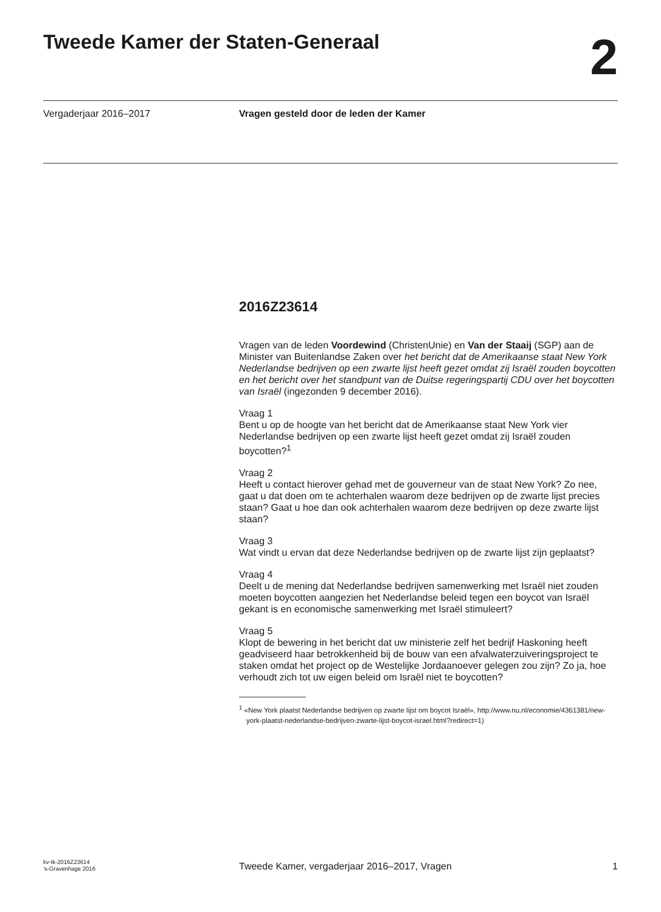Tweede Kamer der Staten-Generaal
2
Vergaderjaar 2016–2017 Vragen gesteld door de leden der Kamer
2016Z23614
Vragen van de leden Voordewind (ChristenUnie) en Van der Staaij (SGP) aan de Minister van Buitenlandse Zaken over het bericht dat de Amerikaanse staat New York Nederlandse bedrijven op een zwarte lijst heeft gezet omdat zij Israël zouden boycotten en het bericht over het standpunt van de Duitse regeringspartij CDU over het boycotten van Israël (ingezonden 9 december 2016).
Vraag 1
Bent u op de hoogte van het bericht dat de Amerikaanse staat New York vier Nederlandse bedrijven op een zwarte lijst heeft gezet omdat zij Israël zouden boycotten?<sup>1</sup>
Vraag 2
Heeft u contact hierover gehad met de gouverneur van de staat New York? Zo nee, gaat u dat doen om te achterhalen waarom deze bedrijven op de zwarte lijst precies staan? Gaat u hoe dan ook achterhalen waarom deze bedrijven op deze zwarte lijst staan?
Vraag 3
Wat vindt u ervan dat deze Nederlandse bedrijven op de zwarte lijst zijn geplaatst?
Vraag 4
Deelt u de mening dat Nederlandse bedrijven samenwerking met Israël niet zouden moeten boycotten aangezien het Nederlandse beleid tegen een boycot van Israël gekant is en economische samenwerking met Israël stimuleert?
Vraag 5
Klopt de bewering in het bericht dat uw ministerie zelf het bedrijf Haskoning heeft geadviseerd haar betrokkenheid bij de bouw van een afvalwaterzuiveringsproject te staken omdat het project op de Westelijke Jordaanoever gelegen zou zijn? Zo ja, hoe verhoudt zich tot uw eigen beleid om Israël niet te boycotten?
<sup>1</sup> «New York plaatst Nederlandse bedrijven op zwarte lijst om boycot Israël», http://www.nu.nl/economie/4361381/new-york-plaatst-nederlandse-bedrijven-zwarte-lijst-boycot-israel.html?redirect=1)
kv-tk-2016Z23614
’s-Gravenhage 2016
Tweede Kamer, vergaderjaar 2016–2017, Vragen
1